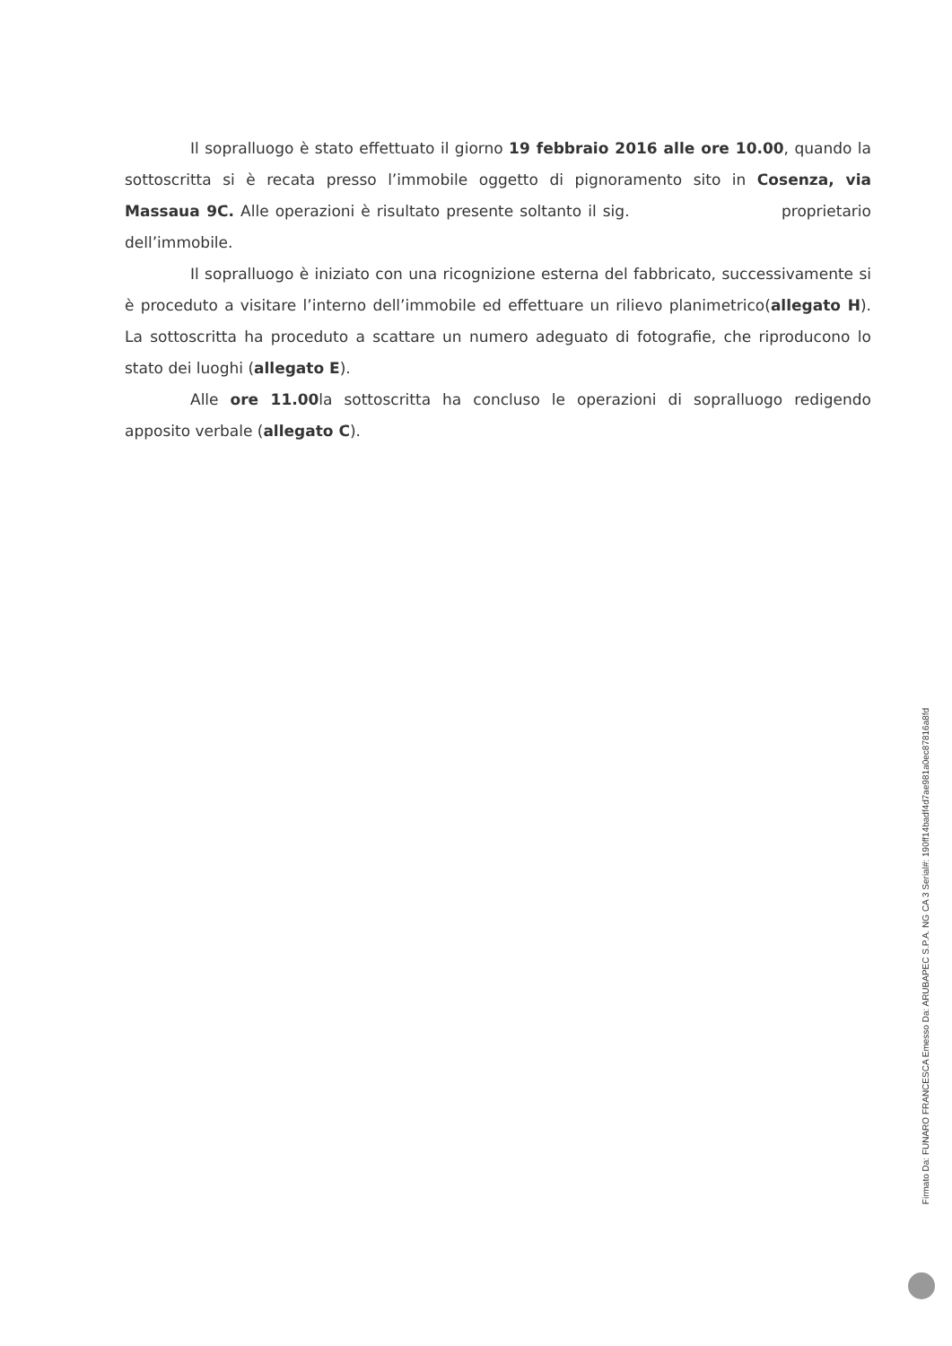Il sopralluogo è stato effettuato il giorno 19 febbraio 2016 alle ore 10.00, quando la sottoscritta si è recata presso l’immobile oggetto di pignoramento sito in Cosenza, via Massaua 9C. Alle operazioni è risultato presente soltanto il sig. proprietario dell’immobile.
Il sopralluogo è iniziato con una ricognizione esterna del fabbricato, successivamente si è proceduto a visitare l’interno dell’immobile ed effettuare un rilievo planimetrico(allegato H). La sottoscritta ha proceduto a scattare un numero adeguato di fotografie, che riproducono lo stato dei luoghi (allegato E).
Alle ore 11.00la sottoscritta ha concluso le operazioni di sopralluogo redigendo apposito verbale (allegato C).
Firmato Da: FUNARO FRANCESCA Emesso Da: ARUBAPEC S.P.A. NG CA 3 Serial#: 190ff14badf4d7ae981a0ec87816a8fd